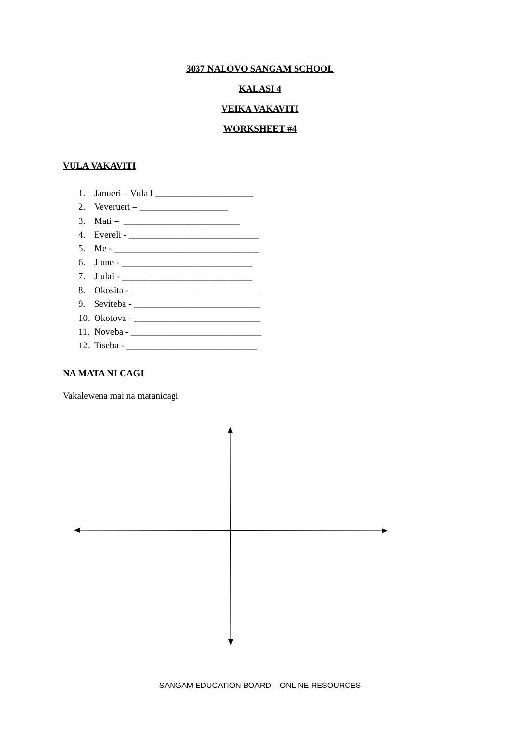3037 NALOVO SANGAM SCHOOL
KALASI 4
VEIKA VAKAVITI
WORKSHEET #4
VULA VAKAVITI
1. Janueri – Vula I _____________________
2. Veverueri – ___________________
3. Mati – _________________________
4. Evereli - ____________________________
5. Me - _______________________________
6. Jiune - ____________________________
7. Jiulai - ____________________________
8. Okosita - ____________________________
9. Seviteba - ___________________________
10. Okotova - ___________________________
11. Noveba - ____________________________
12. Tiseba - ____________________________
NA MATA NI CAGI
Vakalewena mai na matanicagi
SANGAM EDUCATION BOARD – ONLINE RESOURCES